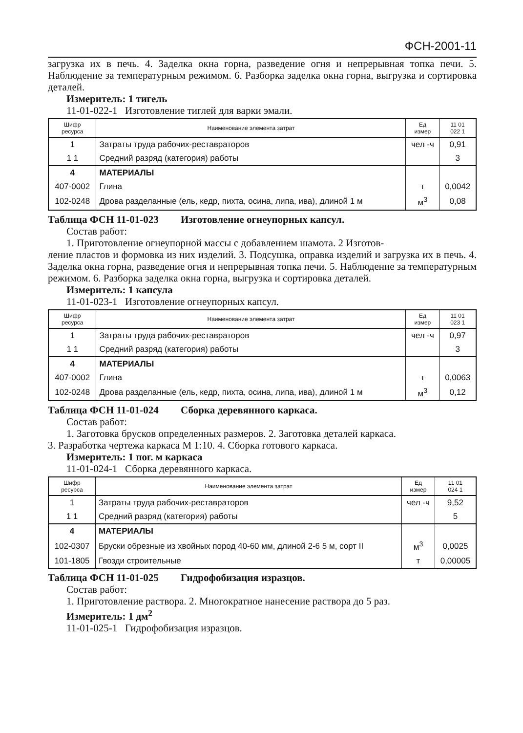ФСН-2001-11
загрузка их в печь. 4. Заделка окна горна, разведение огня и непрерывная топка печи. 5. Наблюдение за температурным режимом. 6. Разборка заделка окна горна, выгрузка и сортировка деталей.
Измеритель: 1 тигель
11-01-022-1 Изготовление тиглей для варки эмали.
| Шифр ресурса | Наименование элемента затрат | Ед измер | 11 01 022 1 |
| --- | --- | --- | --- |
| 1 | Затраты труда рабочих-реставраторов | чел -ч | 0,91 |
| 1 1 | Средний разряд (категория) работы | | 3 |
| 4 | МАТЕРИАЛЫ | | |
| 407-0002 | Глина | т | 0,0042 |
| 102-0248 | Дрова разделанные (ель, кедр, пихта, осина, липа, ива), длиной 1 м | м<sup>3</sup> | 0,08 |
Таблица ФСН 11-01-023 Изготовление огнеупорных капсул.
Состав работ:
1. Приготовление огнеупорной массы с добавлением шамота. 2 Изготов-
ление пластов и формовка из них изделий. 3. Подсушка, оправка изделий и загрузка их в печь. 4. Заделка окна горна, разведение огня и непрерывная топка печи. 5. Наблюдение за температурным режимом. 6. Разборка заделка окна горна, выгрузка и сортировка деталей.
Измеритель: 1 капсула
11-01-023-1 Изготовление огнеупорных капсул.
| Шифр ресурса | Наименование элемента затрат | Ед измер | 11 01 023 1 |
| --- | --- | --- | --- |
| 1 | Затраты труда рабочих-реставраторов | чел -ч | 0,97 |
| 1 1 | Средний разряд (категория) работы | | 3 |
| 4 | МАТЕРИАЛЫ | | |
| 407-0002 | Глина | т | 0,0063 |
| 102-0248 | Дрова разделанные (ель, кедр, пихта, осина, липа, ива), длиной 1 м | м<sup>3</sup> | 0,12 |
Таблица ФСН 11-01-024 Сборка деревянного каркаса.
Состав работ:
1. Заготовка брусков определенных размеров. 2. Заготовка деталей каркаса.
3. Разработка чертежа каркаса М 1:10. 4. Сборка готового каркаса.
Измеритель: 1 пог. м каркаса
11-01-024-1 Сборка деревянного каркаса.
| Шифр ресурса | Наименование элемента затрат | Ед измер | 11 01 024 1 |
| --- | --- | --- | --- |
| 1 | Затраты труда рабочих-реставраторов | чел -ч | 9,52 |
| 1 1 | Средний разряд (категория) работы | | 5 |
| 4 | МАТЕРИАЛЫ | | |
| 102-0307 | Бруски обрезные из хвойных пород 40-60 мм, длиной 2-6 5 м, сорт II | м<sup>3</sup> | 0,0025 |
| 101-1805 | Гвозди строительные | т | 0,00005 |
Таблица ФСН 11-01-025 Гидрофобизация изразцов.
Состав работ:
1. Приготовление раствора. 2. Многократное нанесение раствора до 5 раз.
Измеритель: 1 дм<sup>2</sup>
11-01-025-1 Гидрофобизация изразцов.